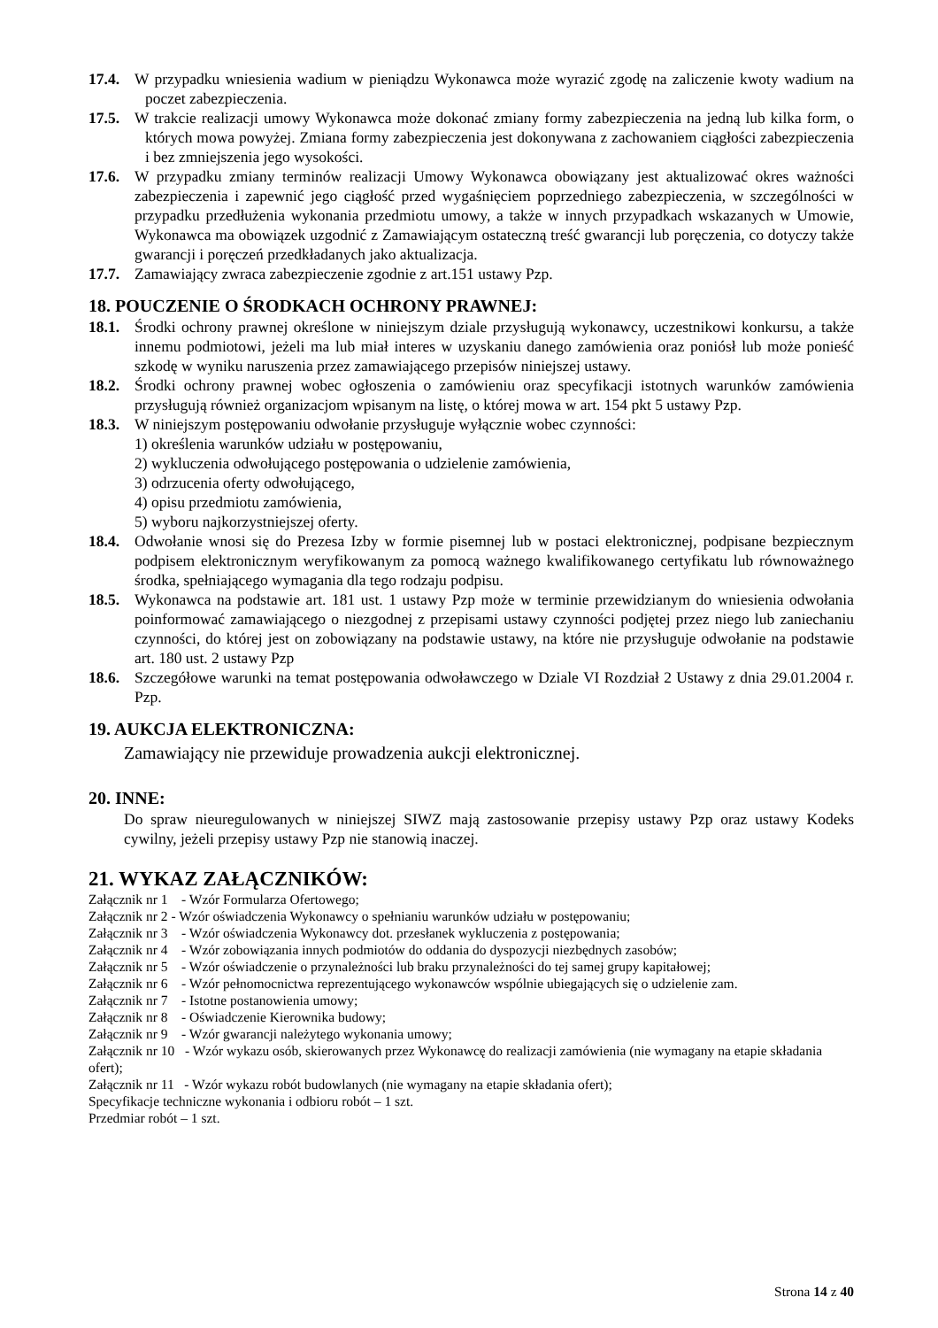17.4. W przypadku wniesienia wadium w pieniądzu Wykonawca może wyrazić zgodę na zaliczenie kwoty wadium na poczet zabezpieczenia.
17.5. W trakcie realizacji umowy Wykonawca może dokonać zmiany formy zabezpieczenia na jedną lub kilka form, o których mowa powyżej. Zmiana formy zabezpieczenia jest dokonywana z zachowaniem ciągłości zabezpieczenia i bez zmniejszenia jego wysokości.
17.6. W przypadku zmiany terminów realizacji Umowy Wykonawca obowiązany jest aktualizować okres ważności zabezpieczenia i zapewnić jego ciągłość przed wygaśnięciem poprzedniego zabezpieczenia, w szczególności w przypadku przedłużenia wykonania przedmiotu umowy, a także w innych przypadkach wskazanych w Umowie, Wykonawca ma obowiązek uzgodnić z Zamawiającym ostateczną treść gwarancji lub poręczenia, co dotyczy także gwarancji i poręczeń przedkładanych jako aktualizacja.
17.7. Zamawiający zwraca zabezpieczenie zgodnie z art.151 ustawy Pzp.
18. POUCZENIE O ŚRODKACH OCHRONY PRAWNEJ:
18.1. Środki ochrony prawnej określone w niniejszym dziale przysługują wykonawcy, uczestnikowi konkursu, a także innemu podmiotowi, jeżeli ma lub miał interes w uzyskaniu danego zamówienia oraz poniósł lub może ponieść szkodę w wyniku naruszenia przez zamawiającego przepisów niniejszej ustawy.
18.2. Środki ochrony prawnej wobec ogłoszenia o zamówieniu oraz specyfikacji istotnych warunków zamówienia przysługują również organizacjom wpisanym na listę, o której mowa w art. 154 pkt 5 ustawy Pzp.
18.3. W niniejszym postępowaniu odwołanie przysługuje wyłącznie wobec czynności:
1) określenia warunków udziału w postępowaniu,
2) wykluczenia odwołującego postępowania o udzielenie zamówienia,
3) odrzucenia oferty odwołującego,
4) opisu przedmiotu zamówienia,
5) wyboru najkorzystniejszej oferty.
18.4. Odwołanie wnosi się do Prezesa Izby w formie pisemnej lub w postaci elektronicznej, podpisane bezpiecznym podpisem elektronicznym weryfikowanym za pomocą ważnego kwalifikowanego certyfikatu lub równoważnego środka, spełniającego wymagania dla tego rodzaju podpisu.
18.5. Wykonawca na podstawie art. 181 ust. 1 ustawy Pzp może w terminie przewidzianym do wniesienia odwołania poinformować zamawiającego o niezgodnej z przepisami ustawy czynności podjętej przez niego lub zaniechaniu czynności, do której jest on zobowiązany na podstawie ustawy, na które nie przysługuje odwołanie na podstawie art. 180 ust. 2 ustawy Pzp
18.6. Szczegółowe warunki na temat postępowania odwoławczego w Dziale VI Rozdział 2 Ustawy z dnia 29.01.2004 r. Pzp.
19. AUKCJA ELEKTRONICZNA:
Zamawiający nie przewiduje prowadzenia aukcji elektronicznej.
20. INNE:
Do spraw nieuregulowanych w niniejszej SIWZ mają zastosowanie przepisy ustawy Pzp oraz ustawy Kodeks cywilny, jeżeli przepisy ustawy Pzp nie stanowią inaczej.
21. WYKAZ ZAŁĄCZNIKÓW:
Załącznik nr 1 - Wzór Formularza Ofertowego;
Załącznik nr 2 - Wzór oświadczenia Wykonawcy o spełnianiu warunków udziału w postępowaniu;
Załącznik nr 3 - Wzór oświadczenia Wykonawcy dot. przesłanek wykluczenia z postępowania;
Załącznik nr 4 - Wzór zobowiązania innych podmiotów do oddania do dyspozycji niezbędnych zasobów;
Załącznik nr 5 - Wzór oświadczenie o przynależności lub braku przynależności do tej samej grupy kapitałowej;
Załącznik nr 6 - Wzór pełnomocnictwa reprezentującego wykonawców wspólnie ubiegających się o udzielenie zam.
Załącznik nr 7 - Istotne postanowienia umowy;
Załącznik nr 8 - Oświadczenie Kierownika budowy;
Załącznik nr 9 - Wzór gwarancji należytego wykonania umowy;
Załącznik nr 10 - Wzór wykazu osób, skierowanych przez Wykonawcę do realizacji zamówienia (nie wymagany na etapie składania ofert);
Załącznik nr 11 - Wzór wykazu robót budowlanych (nie wymagany na etapie składania ofert);
Specyfikacje techniczne wykonania i odbioru robót – 1 szt.
Przedmiar robót – 1 szt.
Strona 14 z 40